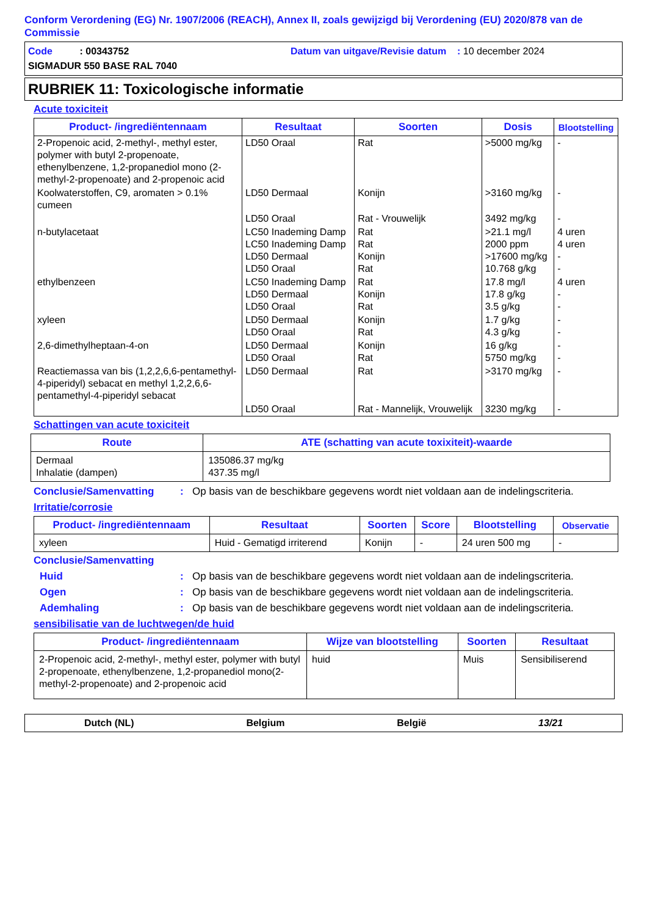Conform Verordening (EG) Nr. 1907/2006 (REACH), Annex II, zoals gewijzigd bij Verordening (EU) 2020/878 van de Commissie
Code : 00343752 Datum van uitgave/Revisie datum : 10 december 2024
SIGMADUR 550 BASE RAL 7040
RUBRIEK 11: Toxicologische informatie
Acute toxiciteit
| Product- /ingrediëntennaam | Resultaat | Soorten | Dosis | Blootstelling |
| --- | --- | --- | --- | --- |
| 2-Propenoic acid, 2-methyl-, methyl ester, polymer with butyl 2-propenoate, ethenylbenzene, 1,2-propanediol mono (2-methyl-2-propenoate) and 2-propenoic acid | LD50 Oraal | Rat | >5000 mg/kg | - |
| Koolwaterstoffen, C9, aromaten > 0.1% cumeen | LD50 Dermaal | Konijn | >3160 mg/kg | - |
| | LD50 Oraal | Rat - Vrouwelijk | 3492 mg/kg | - |
| n-butylacetaat | LC50 Inademing Damp LC50 Inademing Damp LD50 Dermaal LD50 Oraal | Rat Rat Konijn Rat | >21.1 mg/l 2000 ppm >17600 mg/kg 10.768 g/kg | 4 uren 4 uren - - |
| ethylbenzeen | LC50 Inademing Damp LD50 Dermaal LD50 Oraal | Rat Konijn Rat | 17.8 mg/l 17.8 g/kg 3.5 g/kg | 4 uren - - |
| xyleen | LD50 Dermaal LD50 Oraal | Konijn Rat | 1.7 g/kg 4.3 g/kg | - - |
| 2,6-dimethylheptaan-4-on | LD50 Dermaal LD50 Oraal | Konijn Rat | 16 g/kg 5750 mg/kg | - - |
| Reactiemassa van bis (1,2,2,6,6-pentamethyl-4-piperidyl) sebacat en methyl 1,2,2,6,6-pentamethyl-4-piperidyl sebacat | LD50 Dermaal | Rat | >3170 mg/kg | - |
| | LD50 Oraal | Rat - Mannelijk, Vrouwelijk | 3230 mg/kg | - |
Schattingen van acute toxiciteit
| Route | ATE (schatting van acute toxixiteit)-waarde |
| --- | --- |
| Dermaal Inhalatie (dampen) | 135086.37 mg/kg 437.35 mg/l |
Conclusie/Samenvatting: Op basis van de beschikbare gegevens wordt niet voldaan aan de indelingscriteria.
Irritatie/corrosie
| Product- /ingrediëntennaam | Resultaat | Soorten | Score | Blootstelling | Observatie |
| --- | --- | --- | --- | --- | --- |
| xyleen | Huid - Gematigd irriterend | Konijn | - | 24 uren 500 mg | - |
Conclusie/Samenvatting
Huid: Op basis van de beschikbare gegevens wordt niet voldaan aan de indelingscriteria.
Ogen: Op basis van de beschikbare gegevens wordt niet voldaan aan de indelingscriteria.
Ademhaling: Op basis van de beschikbare gegevens wordt niet voldaan aan de indelingscriteria.
sensibilisatie van de luchtwegen/de huid
| Product- /ingrediëntennaam | Wijze van blootstelling | Soorten | Resultaat |
| --- | --- | --- | --- |
| 2-Propenoic acid, 2-methyl-, methyl ester, polymer with butyl 2-propenoate, ethenylbenzene, 1,2-propanediol mono(2-methyl-2-propenoate) and 2-propenoic acid | huid | Muis | Sensibiliserend |
Dutch (NL) Belgium België 13/21